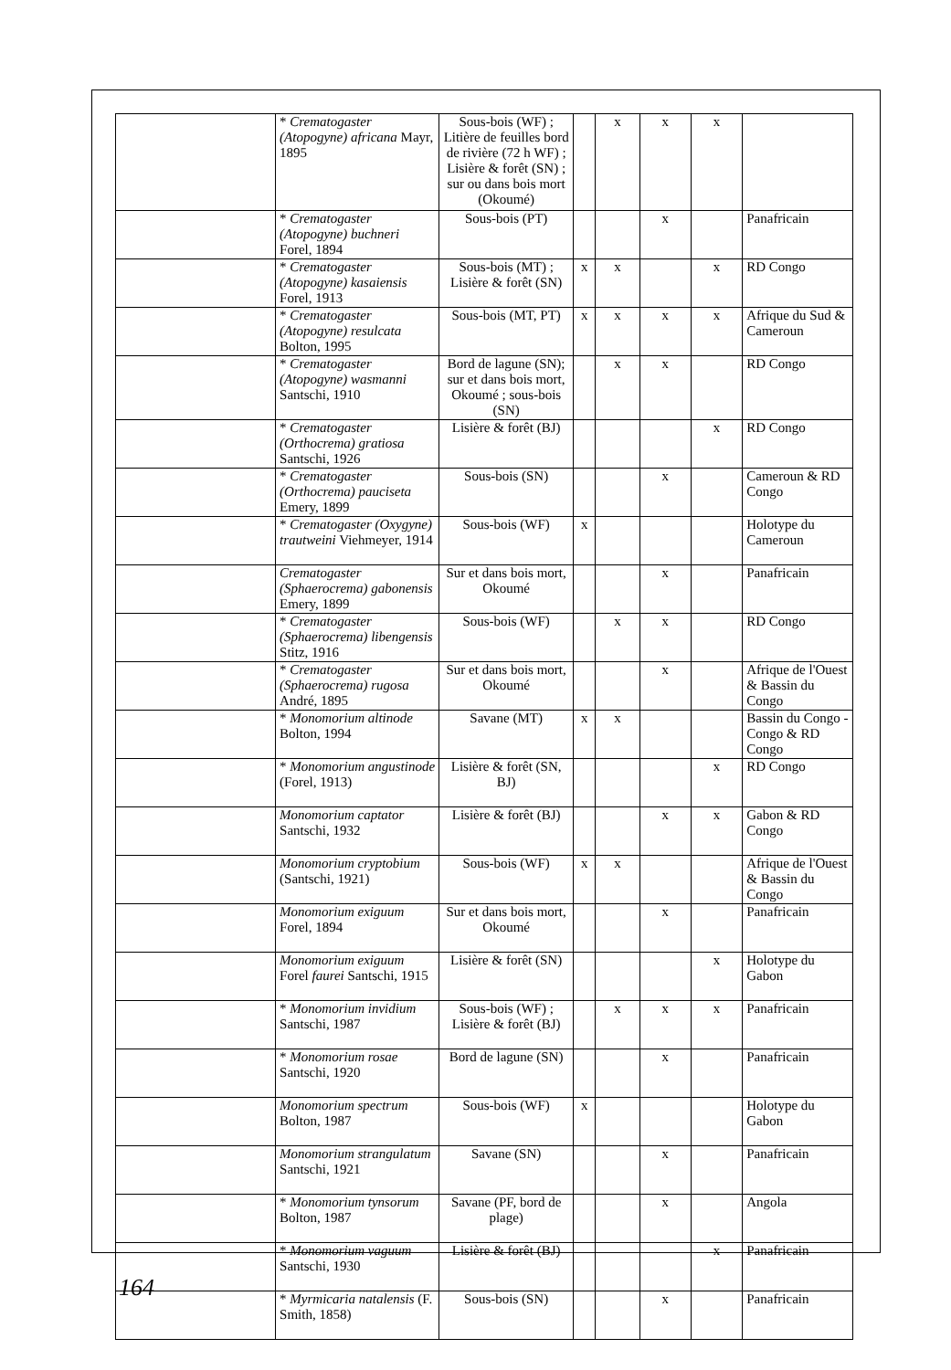| | * Crematogaster (Atopogyne) africana Mayr, 1895 | Sous-bois (WF) ; Litière de feuilles bord de rivière (72 h WF) ; Lisière & forêt (SN) ; sur ou dans bois mort (Okoumé) | | x | x | x | |
| | * Crematogaster (Atopogyne) buchneri Forel, 1894 | Sous-bois (PT) | | | x | | Panafricain |
| | * Crematogaster (Atopogyne) kasaiensis Forel, 1913 | Sous-bois (MT) ; Lisière & forêt (SN) | x | x | | x | RD Congo |
| | * Crematogaster (Atopogyne) resulcata Bolton, 1995 | Sous-bois (MT, PT) | x | x | x | x | Afrique du Sud & Cameroun |
| | * Crematogaster (Atopogyne) wasmanni Santschi, 1910 | Bord de lagune (SN); sur et dans bois mort, Okoumé ; sous-bois (SN) | | x | x | | RD Congo |
| | * Crematogaster (Orthocrema) gratiosa Santschi, 1926 | Lisière & forêt (BJ) | | | | x | RD Congo |
| | * Crematogaster (Orthocrema) pauciseta Emery, 1899 | Sous-bois (SN) | | | x | | Cameroun & RD Congo |
| | * Crematogaster (Oxygyne) trautweini Viehmeyer, 1914 | Sous-bois (WF) | x | | | | Holotype du Cameroun |
| | Crematogaster (Sphaerocrema) gabonensis Emery, 1899 | Sur et dans bois mort, Okoumé | | | x | | Panafricain |
| | * Crematogaster (Sphaerocrema) libengensis Stitz, 1916 | Sous-bois (WF) | | x | x | | RD Congo |
| | * Crematogaster (Sphaerocrema) rugosa André, 1895 | Sur et dans bois mort, Okoumé | | | x | | Afrique de l'Ouest & Bassin du Congo |
| | * Monomorium altinode Bolton, 1994 | Savane (MT) | x | x | | | Bassin du Congo - Congo & RD Congo |
| | * Monomorium angustinode (Forel, 1913) | Lisière & forêt (SN, BJ) | | | | x | RD Congo |
| | Monomorium captator Santschi, 1932 | Lisière & forêt (BJ) | | | x | x | Gabon & RD Congo |
| | Monomorium cryptobium (Santschi, 1921) | Sous-bois (WF) | x | x | | | Afrique de l'Ouest & Bassin du Congo |
| | Monomorium exiguum Forel, 1894 | Sur et dans bois mort, Okoumé | | | x | | Panafricain |
| | Monomorium exiguum Forel faurei Santschi, 1915 | Lisière & forêt (SN) | | | | x | Holotype du Gabon |
| | * Monomorium invidium Santschi, 1987 | Sous-bois (WF) ; Lisière & forêt (BJ) | | x | x | x | Panafricain |
| | * Monomorium rosae Santschi, 1920 | Bord de lagune (SN) | | | x | | Panafricain |
| | Monomorium spectrum Bolton, 1987 | Sous-bois (WF) | x | | | | Holotype du Gabon |
| | Monomorium strangulatum Santschi, 1921 | Savane (SN) | | | x | | Panafricain |
| | * Monomorium tynsorum Bolton, 1987 | Savane (PF, bord de plage) | | | x | | Angola |
| | * Monomorium vaguum Santschi, 1930 | Lisière & forêt (BJ) | | | | x | Panafricain |
| | * Myrmicaria natalensis (F. Smith, 1858) | Sous-bois (SN) | | | x | | Panafricain |
164